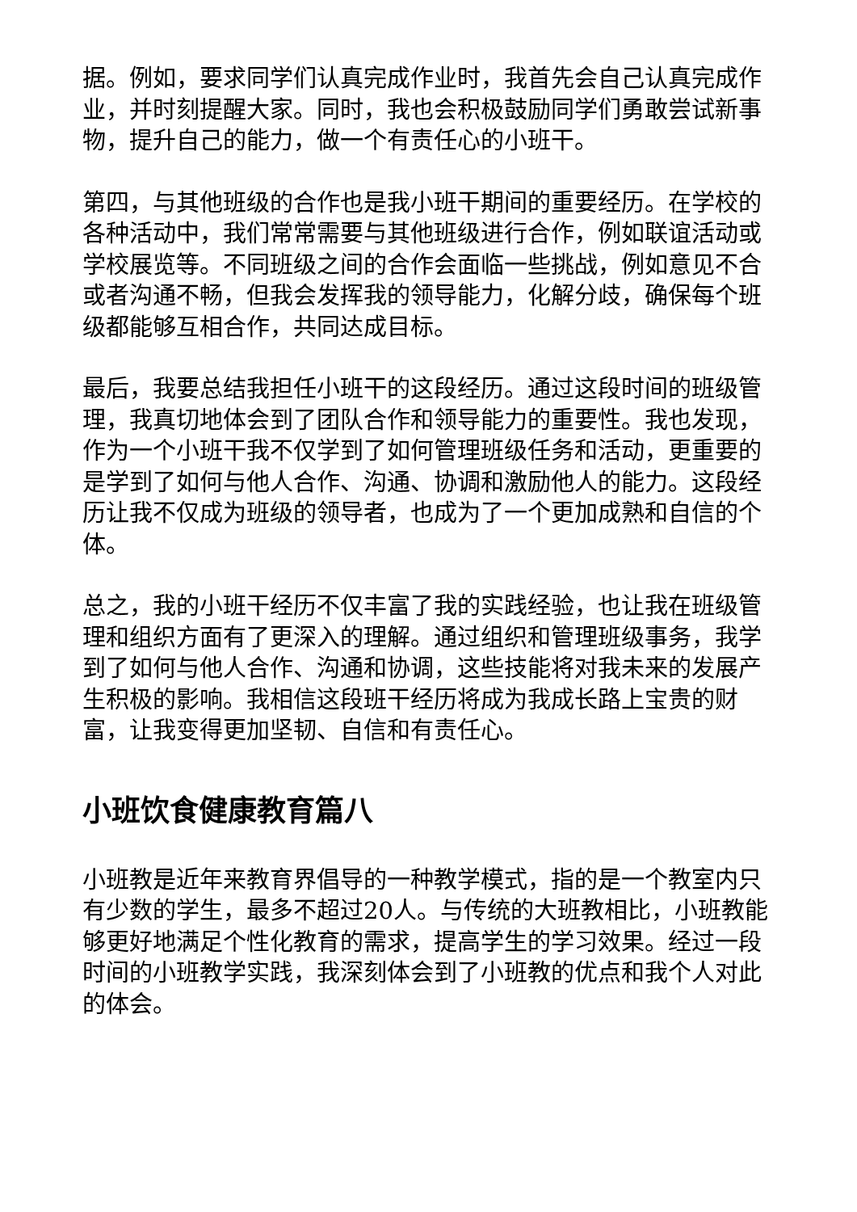据。例如，要求同学们认真完成作业时，我首先会自己认真完成作业，并时刻提醒大家。同时，我也会积极鼓励同学们勇敢尝试新事物，提升自己的能力，做一个有责任心的小班干。
第四，与其他班级的合作也是我小班干期间的重要经历。在学校的各种活动中，我们常常需要与其他班级进行合作，例如联谊活动或学校展览等。不同班级之间的合作会面临一些挑战，例如意见不合或者沟通不畅，但我会发挥我的领导能力，化解分歧，确保每个班级都能够互相合作，共同达成目标。
最后，我要总结我担任小班干的这段经历。通过这段时间的班级管理，我真切地体会到了团队合作和领导能力的重要性。我也发现，作为一个小班干我不仅学到了如何管理班级任务和活动，更重要的是学到了如何与他人合作、沟通、协调和激励他人的能力。这段经历让我不仅成为班级的领导者，也成为了一个更加成熟和自信的个体。
总之，我的小班干经历不仅丰富了我的实践经验，也让我在班级管理和组织方面有了更深入的理解。通过组织和管理班级事务，我学到了如何与他人合作、沟通和协调，这些技能将对我未来的发展产生积极的影响。我相信这段班干经历将成为我成长路上宝贵的财富，让我变得更加坚韧、自信和有责任心。
小班饮食健康教育篇八
小班教是近年来教育界倡导的一种教学模式，指的是一个教室内只有少数的学生，最多不超过20人。与传统的大班教相比，小班教能够更好地满足个性化教育的需求，提高学生的学习效果。经过一段时间的小班教学实践，我深刻体会到了小班教的优点和我个人对此的体会。